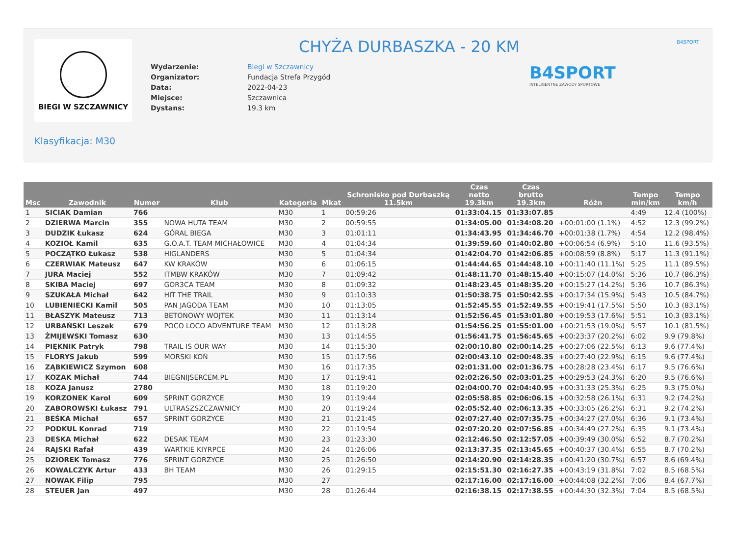BIEGI W SZCZAWNICY CHYŻA DURBASZKA - 20 KM
| Wydarzenie: | Biegi w Szczawnicy |
| Organizator: | Fundacja Strefa Przygód |
| Data: | 2022-04-23 |
| Miejsce: | Szczawnica |
| Dystans: | 19.3 km |
B4SPORT
INTELIGENTNE ZAWODY SPORTOWE
B4SPORT
Klasyfikacja: M30
| Msc | Zawodnik | Numer | Klub | Kategoria | Mkat | Schronisko pod Durbaszką 11.5km | Czas netto 19.3km | Czas brutto 19.3km | Różn | Tempo min/km | Tempo km/h |
| --- | --- | --- | --- | --- | --- | --- | --- | --- | --- | --- | --- |
| 1 | SICIAK Damian | 766 | | M30 | 1 | 00:59:26 | 01:33:04.15 | 01:33:07.85 | | 4:49 | 12.4 (100%) |
| 2 | DZIERWA Marcin | 355 | NOWA HUTA TEAM | M30 | 2 | 00:59:55 | 01:34:05.00 | 01:34:08.20 | +00:01:00 (1.1%) | 4:52 | 12.3 (99.2%) |
| 3 | DUDZIK Łukasz | 624 | GÓRAL BIEGA | M30 | 3 | 01:01:11 | 01:34:43.95 | 01:34:46.70 | +00:01:38 (1.7%) | 4:54 | 12.2 (98.4%) |
| 4 | KOZIOŁ Kamil | 635 | G.O.A.T. TEAM MICHAŁOWICE | M30 | 4 | 01:04:34 | 01:39:59.60 | 01:40:02.80 | +00:06:54 (6.9%) | 5:10 | 11.6 (93.5%) |
| 5 | POCZĄTKO Łukasz | 538 | HIGLANDERS | M30 | 5 | 01:04:34 | 01:42:04.70 | 01:42:06.85 | +00:08:59 (8.8%) | 5:17 | 11.3 (91.1%) |
| 6 | CZERWIAK Mateusz | 647 | KW KRAKÓW | M30 | 6 | 01:06:15 | 01:44:44.65 | 01:44:48.10 | +00:11:40 (11.1%) | 5:25 | 11.1 (89.5%) |
| 7 | JURA Maciej | 552 | ITMBW KRAKÓW | M30 | 7 | 01:09:42 | 01:48:11.70 | 01:48:15.40 | +00:15:07 (14.0%) | 5:36 | 10.7 (86.3%) |
| 8 | SKIBA Maciej | 697 | GOR3CA TEAM | M30 | 8 | 01:09:32 | 01:48:23.45 | 01:48:35.20 | +00:15:27 (14.2%) | 5:36 | 10.7 (86.3%) |
| 9 | SZUKAŁA Michał | 642 | HIT THE TRAIL | M30 | 9 | 01:10:33 | 01:50:38.75 | 01:50:42.55 | +00:17:34 (15.9%) | 5:43 | 10.5 (84.7%) |
| 10 | LUBIENIECKI Kamil | 505 | PAN JAGODA TEAM | M30 | 10 | 01:13:05 | 01:52:45.55 | 01:52:49.55 | +00:19:41 (17.5%) | 5:50 | 10.3 (83.1%) |
| 11 | BŁASZYK Mateusz | 713 | BETONOWY WOJTEK | M30 | 11 | 01:13:14 | 01:52:56.45 | 01:53:01.80 | +00:19:53 (17.6%) | 5:51 | 10.3 (83.1%) |
| 12 | URBAŃSKI Leszek | 679 | POCO LOCO ADVENTURE TEAM | M30 | 12 | 01:13:28 | 01:54:56.25 | 01:55:01.00 | +00:21:53 (19.0%) | 5:57 | 10.1 (81.5%) |
| 13 | ŻMIJEWSKI Tomasz | 630 | | M30 | 13 | 01:14:55 | 01:56:41.75 | 01:56:45.65 | +00:23:37 (20.2%) | 6:02 | 9.9 (79.8%) |
| 14 | PIĘKNIK Patryk | 798 | TRAIL IS OUR WAY | M30 | 14 | 01:15:30 | 02:00:10.80 | 02:00:14.25 | +00:27:06 (22.5%) | 6:13 | 9.6 (77.4%) |
| 15 | FLORYS Jakub | 599 | MORSKI KOŃ | M30 | 15 | 01:17:56 | 02:00:43.10 | 02:00:48.35 | +00:27:40 (22.9%) | 6:15 | 9.6 (77.4%) |
| 16 | ZĄBKIEWICZ Szymon | 608 | | M30 | 16 | 01:17:35 | 02:01:31.00 | 02:01:36.75 | +00:28:28 (23.4%) | 6:17 | 9.5 (76.6%) |
| 17 | KOZAK Michał | 744 | BIEGNIJSERCEM.PL | M30 | 17 | 01:19:41 | 02:02:26.50 | 02:03:01.25 | +00:29:53 (24.3%) | 6:20 | 9.5 (76.6%) |
| 18 | KOZA Janusz | 2780 | | M30 | 18 | 01:19:20 | 02:04:00.70 | 02:04:40.95 | +00:31:33 (25.3%) | 6:25 | 9.3 (75.0%) |
| 19 | KORZONEK Karol | 609 | SPRINT GORZYCE | M30 | 19 | 01:19:44 | 02:05:58.85 | 02:06:06.15 | +00:32:58 (26.1%) | 6:31 | 9.2 (74.2%) |
| 20 | ZABOROWSKI Łukasz | 791 | ULTRASZSZCZAWNICY | M30 | 20 | 01:19:24 | 02:05:52.40 | 02:06:13.35 | +00:33:05 (26.2%) | 6:31 | 9.2 (74.2%) |
| 21 | BEŚKA Michał | 657 | SPRINT GORZYCE | M30 | 21 | 01:21:45 | 02:07:27.40 | 02:07:35.75 | +00:34:27 (27.0%) | 6:36 | 9.1 (73.4%) |
| 22 | PODKUL Konrad | 719 | | M30 | 22 | 01:19:54 | 02:07:20.20 | 02:07:56.85 | +00:34:49 (27.2%) | 6:35 | 9.1 (73.4%) |
| 23 | DESKA Michał | 622 | DESAK TEAM | M30 | 23 | 01:23:30 | 02:12:46.50 | 02:12:57.05 | +00:39:49 (30.0%) | 6:52 | 8.7 (70.2%) |
| 24 | RAJSKI Rafał | 439 | WARTKIE KIYRPCE | M30 | 24 | 01:26:06 | 02:13:37.35 | 02:13:45.65 | +00:40:37 (30.4%) | 6:55 | 8.7 (70.2%) |
| 25 | DZIOREK Tomasz | 776 | SPRINT GORZYCE | M30 | 25 | 01:26:50 | 02:14:20.90 | 02:14:28.35 | +00:41:20 (30.7%) | 6:57 | 8.6 (69.4%) |
| 26 | KOWALCZYK Artur | 433 | BH TEAM | M30 | 26 | 01:29:15 | 02:15:51.30 | 02:16:27.35 | +00:43:19 (31.8%) | 7:02 | 8.5 (68.5%) |
| 27 | NOWAK Filip | 795 | | M30 | 27 | | 02:17:16.00 | 02:17:16.00 | +00:44:08 (32.2%) | 7:06 | 8.4 (67.7%) |
| 28 | STEUER Jan | 497 | | M30 | 28 | 01:26:44 | 02:16:38.15 | 02:17:38.55 | +00:44:30 (32.3%) | 7:04 | 8.5 (68.5%) |